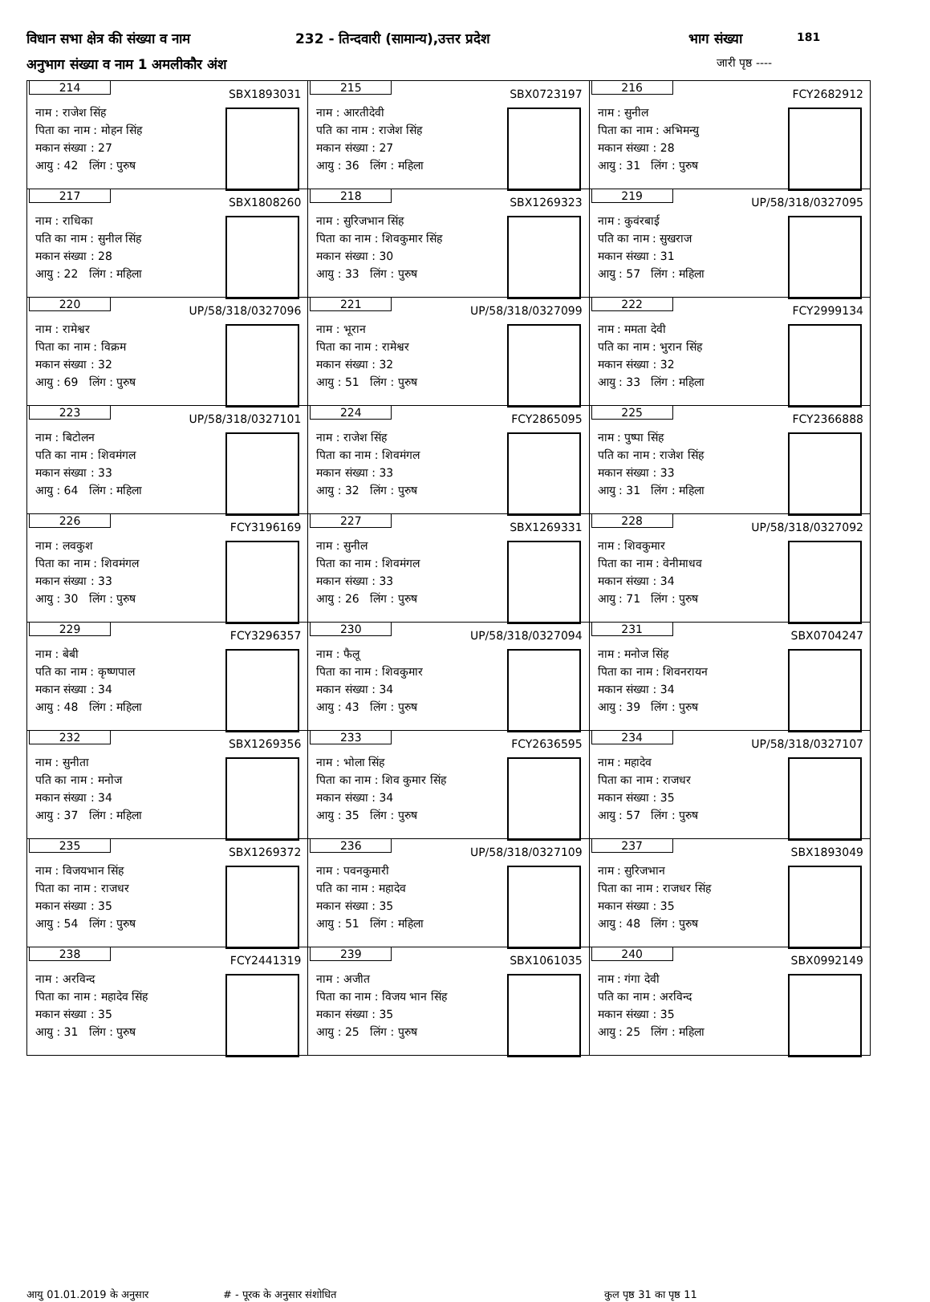विधान सभा क्षेत्र की संख्या व नाम 232 - तिन्दवारी (सामान्य),उत्तर प्रदेश भाग संख्या 181
अनुभाग संख्या व नाम 1 अमलीकौर अंश जारी पृष्ठ ----
| 214 SBX1893031 नाम : राजेश सिंह पिता का नाम : मोहन सिंह मकान संख्या : 27 आयु : 42 लिंग : पुरुष | 215 SBX0723197 नाम : आरतीदेवी पति का नाम : राजेश सिंह मकान संख्या : 27 आयु : 36 लिंग : महिला | 216 FCY2682912 नाम : सुनील पिता का नाम : अभिमन्यु मकान संख्या : 28 आयु : 31 लिंग : पुरुष |
| 217 SBX1808260 नाम : राधिका पति का नाम : सुनील सिंह मकान संख्या : 28 आयु : 22 लिंग : महिला | 218 SBX1269323 नाम : सुरिजभान सिंह पिता का नाम : शिवकुमार सिंह मकान संख्या : 30 आयु : 33 लिंग : पुरुष | 219 UP/58/318/0327095 नाम : कुवंरबाई पति का नाम : सुखराज मकान संख्या : 31 आयु : 57 लिंग : महिला |
| 220 UP/58/318/0327096 नाम : रामेश्वर पिता का नाम : विक्रम मकान संख्या : 32 आयु : 69 लिंग : पुरुष | 221 UP/58/318/0327099 नाम : भूरान पिता का नाम : रामेश्वर मकान संख्या : 32 आयु : 51 लिंग : पुरुष | 222 FCY2999134 नाम : ममता देवी पति का नाम : भुरान सिंह मकान संख्या : 32 आयु : 33 लिंग : महिला |
| 223 UP/58/318/0327101 नाम : बिटोलन पति का नाम : शिवमंगल मकान संख्या : 33 आयु : 64 लिंग : महिला | 224 FCY2865095 नाम : राजेश सिंह पिता का नाम : शिवमंगल मकान संख्या : 33 आयु : 32 लिंग : पुरुष | 225 FCY2366888 नाम : पुष्पा सिंह पति का नाम : राजेश सिंह मकान संख्या : 33 आयु : 31 लिंग : महिला |
| 226 FCY3196169 नाम : लवकुश पिता का नाम : शिवमंगल मकान संख्या : 33 आयु : 30 लिंग : पुरुष | 227 SBX1269331 नाम : सुनील पिता का नाम : शिवमंगल मकान संख्या : 33 आयु : 26 लिंग : पुरुष | 228 UP/58/318/0327092 नाम : शिवकुमार पिता का नाम : वेनीमाधव मकान संख्या : 34 आयु : 71 लिंग : पुरुष |
| 229 FCY3296357 नाम : बेबी पति का नाम : कृष्णपाल मकान संख्या : 34 आयु : 48 लिंग : महिला | 230 UP/58/318/0327094 नाम : फैलू पिता का नाम : शिवकुमार मकान संख्या : 34 आयु : 43 लिंग : पुरुष | 231 SBX0704247 नाम : मनोज सिंह पिता का नाम : शिवनरायन मकान संख्या : 34 आयु : 39 लिंग : पुरुष |
| 232 SBX1269356 नाम : सुनीता पति का नाम : मनोज मकान संख्या : 34 आयु : 37 लिंग : महिला | 233 FCY2636595 नाम : भोला सिंह पिता का नाम : शिव कुमार सिंह मकान संख्या : 34 आयु : 35 लिंग : पुरुष | 234 UP/58/318/0327107 नाम : महादेव पिता का नाम : राजधर मकान संख्या : 35 आयु : 57 लिंग : पुरुष |
| 235 SBX1269372 नाम : विजयभान सिंह पिता का नाम : राजधर मकान संख्या : 35 आयु : 54 लिंग : पुरुष | 236 UP/58/318/0327109 नाम : पवनकुमारी पति का नाम : महादेव मकान संख्या : 35 आयु : 51 लिंग : महिला | 237 SBX1893049 नाम : सुरिजभान पिता का नाम : राजधर सिंह मकान संख्या : 35 आयु : 48 लिंग : पुरुष |
| 238 FCY2441319 नाम : अरविन्द पिता का नाम : महादेव सिंह मकान संख्या : 35 आयु : 31 लिंग : पुरुष | 239 SBX1061035 नाम : अजीत पिता का नाम : विजय भान सिंह मकान संख्या : 35 आयु : 25 लिंग : पुरुष | 240 SBX0992149 नाम : गंगा देवी पति का नाम : अरविन्द मकान संख्या : 35 आयु : 25 लिंग : महिला |
आयु 01.01.2019 के अनुसार # - पूरक के अनुसार संशोधित कुल पृष्ठ 31 का पृष्ठ 11